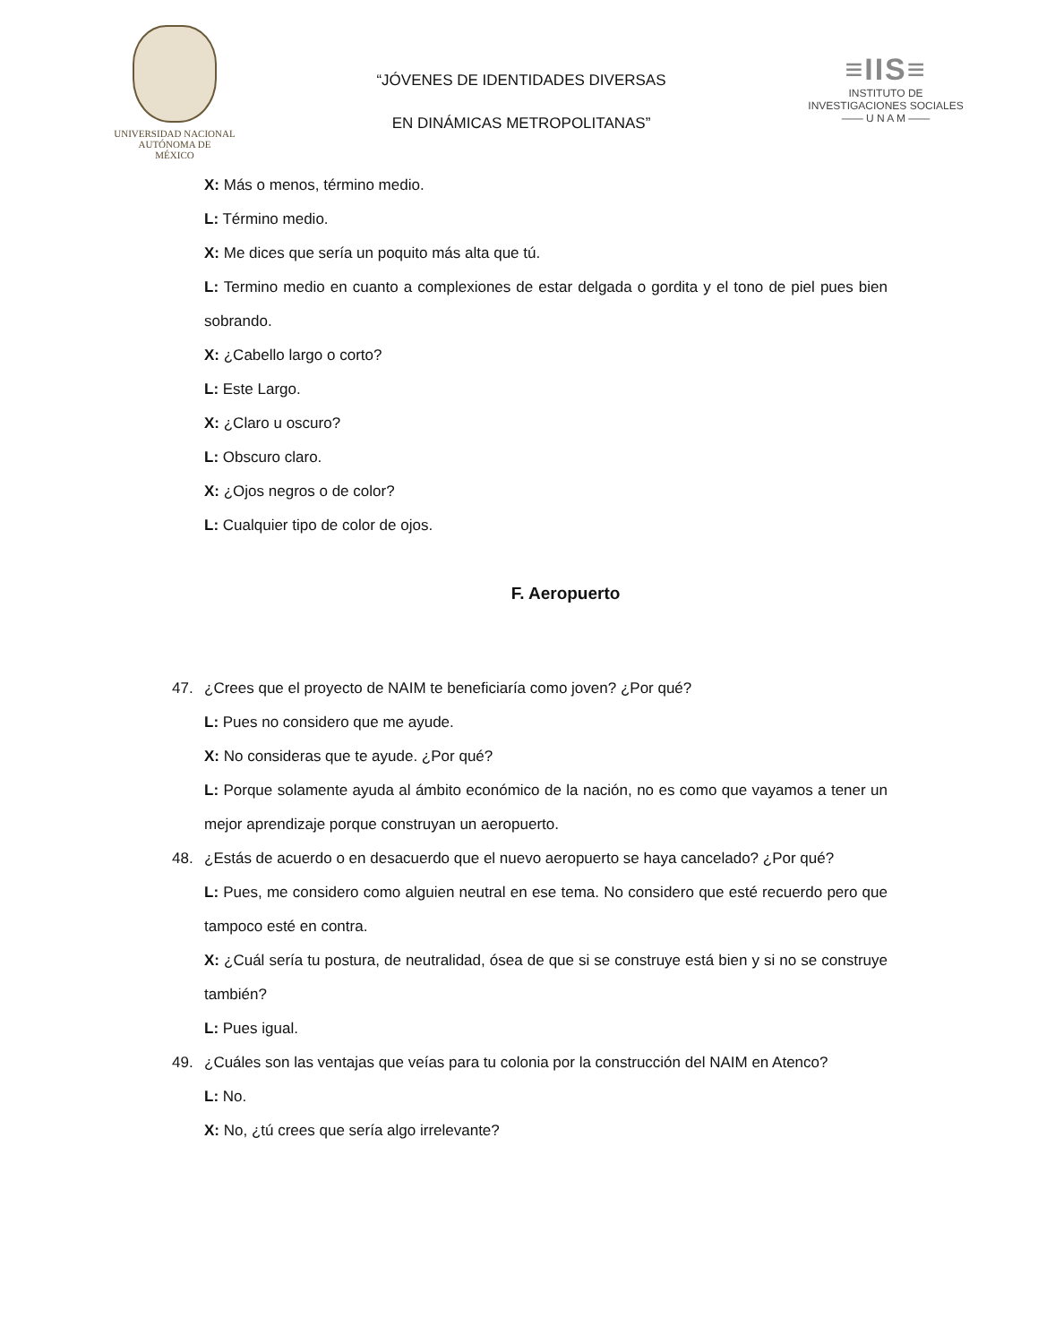UNIVERSIDAD NACIONAL
AUTÓNOMA DE
MÉXICO
“JÓVENES DE IDENTIDADES DIVERSAS
EN DINÁMICAS METROPOLITANAS”
≡IIS≡
INSTITUTO DE INVESTIGACIONES SOCIALES
—— U N A M ——
X: Más o menos, término medio.
L: Término medio.
X: Me dices que sería un poquito más alta que tú.
L: Termino medio en cuanto a complexiones de estar delgada o gordita y el tono de piel pues bien sobrando.
X: ¿Cabello largo o corto?
L: Este Largo.
X: ¿Claro u oscuro?
L: Obscuro claro.
X: ¿Ojos negros o de color?
L: Cualquier tipo de color de ojos.
F. Aeropuerto
47. ¿Crees que el proyecto de NAIM te beneficiaría como joven? ¿Por qué?
L: Pues no considero que me ayude.
X: No consideras que te ayude. ¿Por qué?
L: Porque solamente ayuda al ámbito económico de la nación, no es como que vayamos a tener un mejor aprendizaje porque construyan un aeropuerto.
48. ¿Estás de acuerdo o en desacuerdo que el nuevo aeropuerto se haya cancelado? ¿Por qué?
L: Pues, me considero como alguien neutral en ese tema. No considero que esté recuerdo pero que tampoco esté en contra.
X: ¿Cuál sería tu postura, de neutralidad, ósea de que si se construye está bien y si no se construye también?
L: Pues igual.
49. ¿Cuáles son las ventajas que veías para tu colonia por la construcción del NAIM en Atenco?
L: No.
X: No, ¿tú crees que sería algo irrelevante?